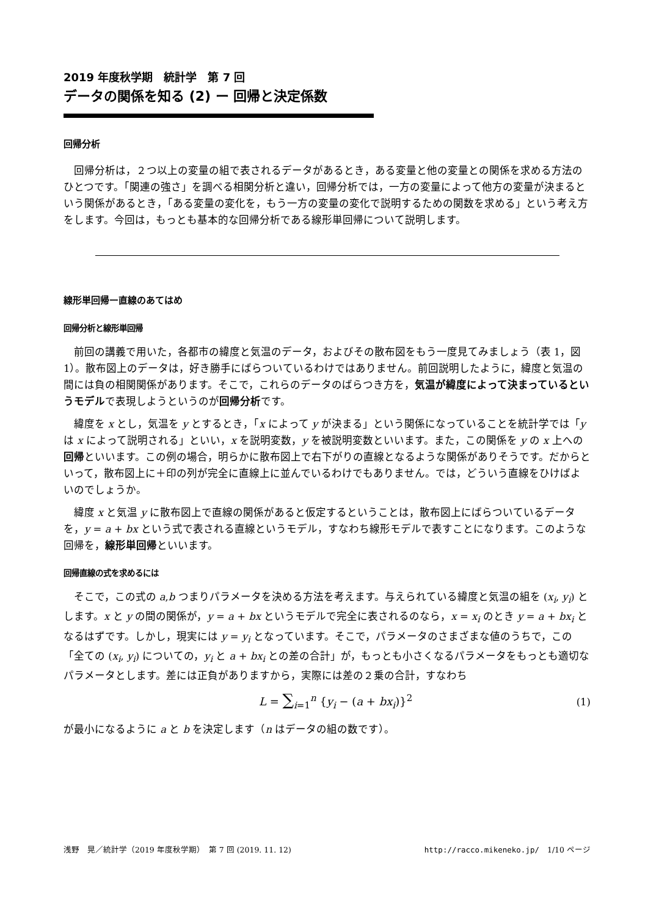2019 年度秋学期　統計学　第 7 回
データの関係を知る (2) ー 回帰と決定係数
回帰分析
回帰分析は，２つ以上の変量の組で表されるデータがあるとき，ある変量と他の変量との関係を求める方法のひとつです。「関連の強さ」を調べる相関分析と違い，回帰分析では，一方の変量によって他方の変量が決まるという関係があるとき，「ある変量の変化を，もう一方の変量の変化で説明するための関数を求める」という考え方をします。今回は，もっとも基本的な回帰分析である線形単回帰について説明します。
線形単回帰ー直線のあてはめ
回帰分析と線形単回帰
前回の講義で用いた，各都市の緯度と気温のデータ，およびその散布図をもう一度見てみましょう（表 1，図 1）。散布図上のデータは，好き勝手にばらついているわけではありません。前回説明したように，緯度と気温の間には負の相関関係があります。そこで，これらのデータのばらつき方を，気温が緯度によって決まっているというモデルで表現しようというのが回帰分析です。
緯度を x とし，気温を y とするとき，「x によって y が決まる」という関係になっていることを統計学では「y は x によって説明される」といい，x を説明変数，y を被説明変数といいます。また，この関係を y の x 上への回帰といいます。この例の場合，明らかに散布図上で右下がりの直線となるような関係がありそうです。だからといって，散布図上に＋印の列が完全に直線上に並んでいるわけでもありません。では，どういう直線をひけばよいのでしょうか。
緯度 x と気温 y に散布図上で直線の関係があると仮定するということは，散布図上にばらついているデータを，y = a + bx という式で表される直線というモデル，すなわち線形モデルで表すことになります。このような回帰を，線形単回帰といいます。
回帰直線の式を求めるには
そこで，この式の a,b つまりパラメータを決める方法を考えます。与えられている緯度と気温の組を (x<sub>i</sub>, y<sub>i</sub>) とします。x と y の間の関係が，y = a + bx というモデルで完全に表されるのなら，x = x<sub>i</sub> のとき y = a + bx<sub>i</sub> となるはずです。しかし，現実には y = y<sub>i</sub> となっています。そこで，パラメータのさまざまな値のうちで，この「全ての (x<sub>i</sub>, y<sub>i</sub>) についての，y<sub>i</sub> と a + bx<sub>i</sub> との差の合計」が，もっとも小さくなるパラメータをもっとも適切なパラメータとします。差には正負がありますから，実際には差の２乗の合計，すなわち
L = ∑<sub>i=1</sub><sup>n</sup> {y<sub>i</sub> − (a + bx<sub>i</sub>)}<sup>2</sup> (1)
が最小になるように a と b を決定します（n はデータの組の数です）。
浅野　晃／統計学（2019 年度秋学期）　第 7 回 (2019. 11. 12) http://racco.mikeneko.jp/　1/10 ページ